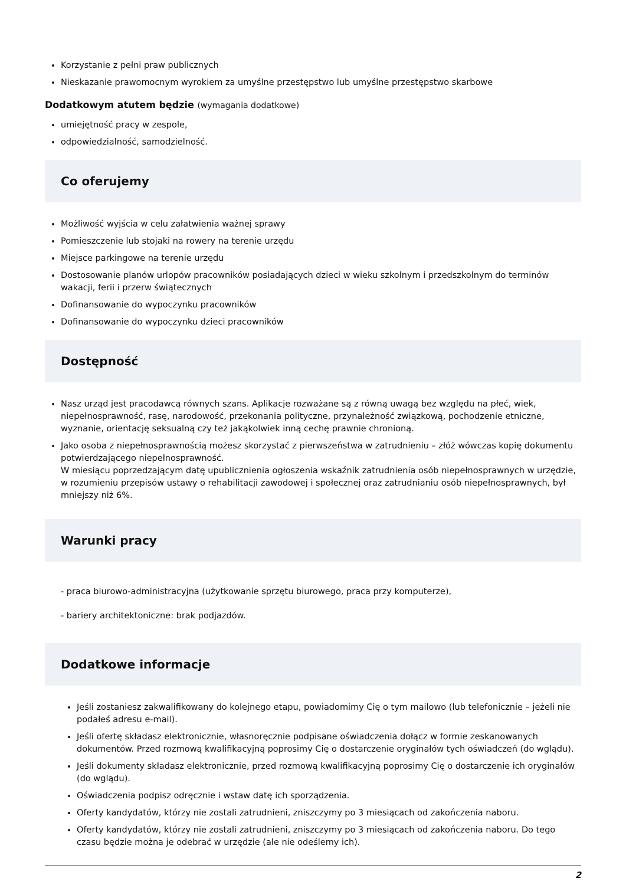Korzystanie z pełni praw publicznych
Nieskazanie prawomocnym wyrokiem za umyślne przestępstwo lub umyślne przestępstwo skarbowe
Dodatkowym atutem będzie (wymagania dodatkowe)
umiejętność pracy w zespole,
odpowiedzialność, samodzielność.
Co oferujemy
Możliwość wyjścia w celu załatwienia ważnej sprawy
Pomieszczenie lub stojaki na rowery na terenie urzędu
Miejsce parkingowe na terenie urzędu
Dostosowanie planów urlopów pracowników posiadających dzieci w wieku szkolnym i przedszkolnym do terminów wakacji, ferii i przerw świątecznych
Dofinansowanie do wypoczynku pracowników
Dofinansowanie do wypoczynku dzieci pracowników
Dostępność
Nasz urząd jest pracodawcą równych szans. Aplikacje rozważane są z równą uwagą bez względu na płeć, wiek, niepełnosprawność, rasę, narodowość, przekonania polityczne, przynależność związkową, pochodzenie etniczne, wyznanie, orientację seksualną czy też jakąkolwiek inną cechę prawnie chronioną.
Jako osoba z niepełnosprawnością możesz skorzystać z pierwszeństwa w zatrudnieniu – złóż wówczas kopię dokumentu potwierdzającego niepełnosprawność.
W miesiącu poprzedzającym datę upublicznienia ogłoszenia wskaźnik zatrudnienia osób niepełnosprawnych w urzędzie, w rozumieniu przepisów ustawy o rehabilitacji zawodowej i społecznej oraz zatrudnianiu osób niepełnosprawnych, był mniejszy niż 6%.
Warunki pracy
- praca biurowo-administracyjna (użytkowanie sprzętu biurowego, praca przy komputerze),
- bariery architektoniczne: brak podjazdów.
Dodatkowe informacje
Jeśli zostaniesz zakwalifikowany do kolejnego etapu, powiadomimy Cię o tym mailowo (lub telefonicznie – jeżeli nie podałeś adresu e-mail).
Jeśli ofertę składasz elektronicznie, własnoręcznie podpisane oświadczenia dołącz w formie zeskanowanych dokumentów. Przed rozmową kwalifikacyjną poprosimy Cię o dostarczenie oryginałów tych oświadczeń (do wglądu).
Jeśli dokumenty składasz elektronicznie, przed rozmową kwalifikacyjną poprosimy Cię o dostarczenie ich oryginałów (do wglądu).
Oświadczenia podpisz odręcznie i wstaw datę ich sporządzenia.
Oferty kandydatów, którzy nie zostali zatrudnieni, zniszczymy po 3 miesiącach od zakończenia naboru.
Oferty kandydatów, którzy nie zostali zatrudnieni, zniszczymy po 3 miesiącach od zakończenia naboru. Do tego czasu będzie można je odebrać w urzędzie (ale nie odeślemy ich).
2